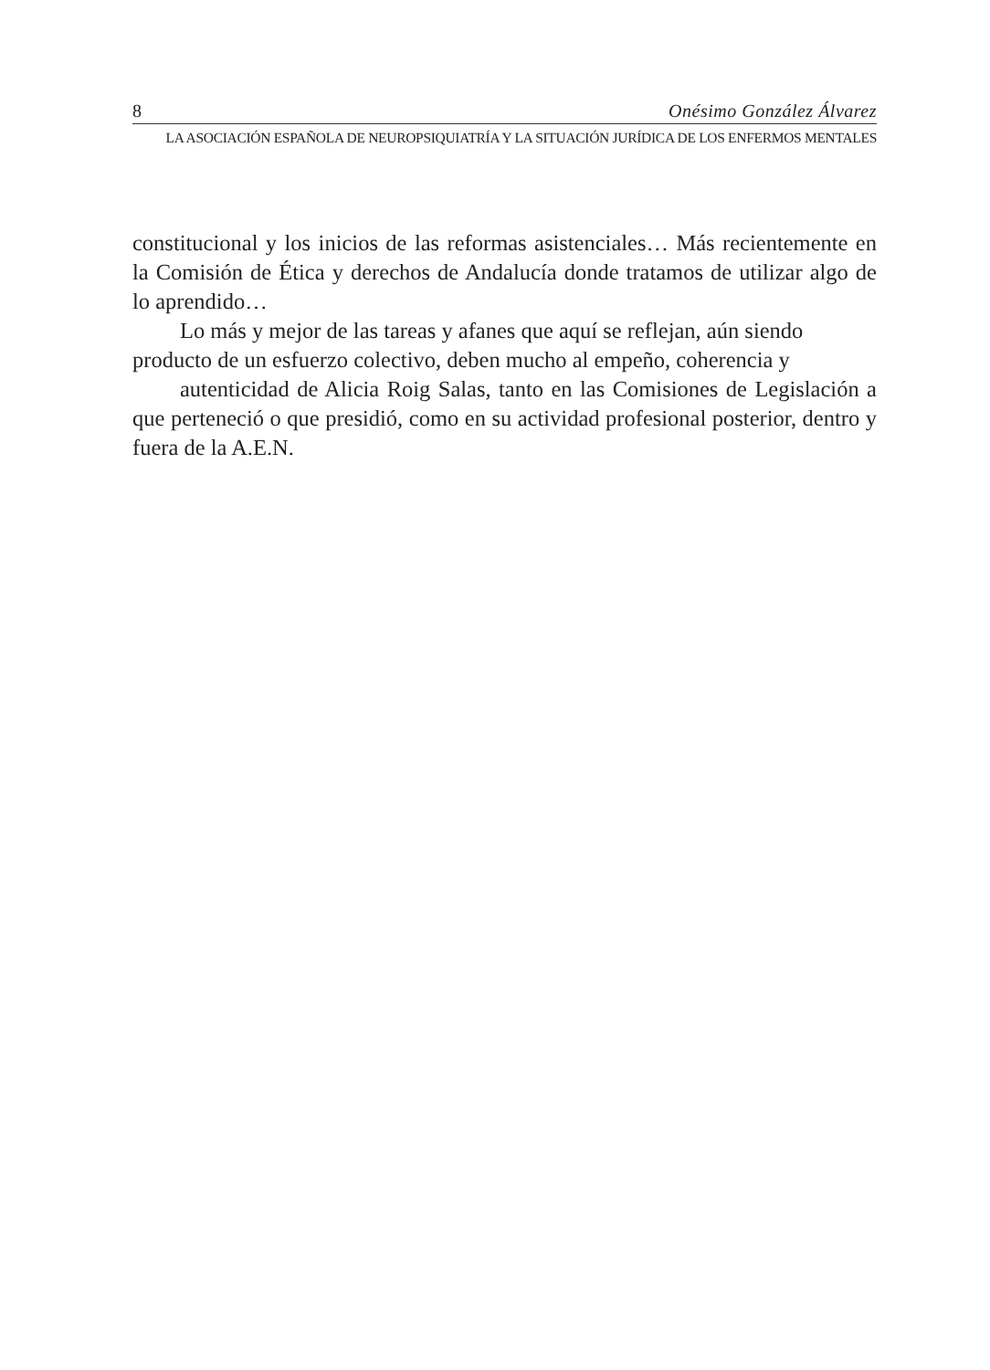8 Onésimo González Álvarez
LA ASOCIACIÓN ESPAÑOLA DE NEUROPSIQUIATRÍA Y LA SITUACIÓN JURÍDICA DE LOS ENFERMOS MENTALES
constitucional y los inicios de las reformas asistenciales… Más recientemente en la Comisión de Ética y derechos de Andalucía donde tratamos de utilizar algo de lo aprendido…
Lo más y mejor de las tareas y afanes que aquí se reflejan, aún siendo producto de un esfuerzo colectivo, deben mucho al empeño, coherencia y
autenticidad de Alicia Roig Salas, tanto en las Comisiones de Legislación a que perteneció o que presidió, como en su actividad profesional posterior, dentro y fuera de la A.E.N.